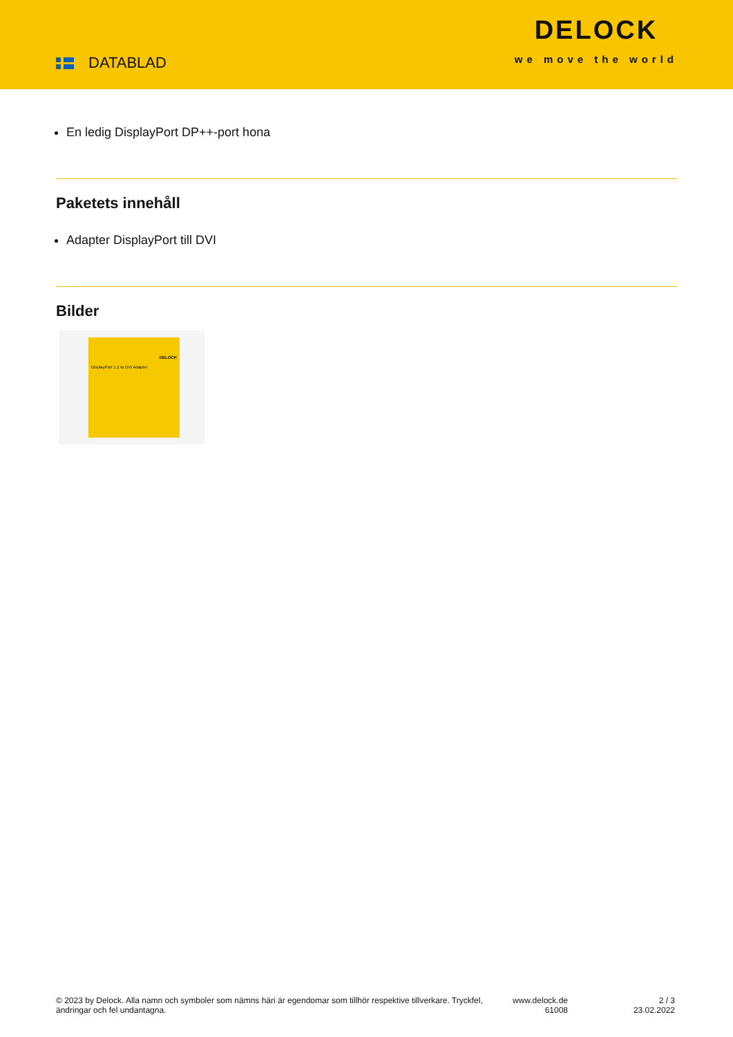DATABLAD
DELOCK
we move the world
En ledig DisplayPort DP++-port hona
Paketets innehåll
Adapter DisplayPort till DVI
Bilder
DELOCK
DisplayPort 1.1 to DVI Adapter
© 2023 by Delock. Alla namn och symboler som nämns häri är egendomar som tillhör respektive tillverkare. Tryckfel, ändringar och fel undantagna.
www.delock.de
61008
2 / 3
23.02.2022